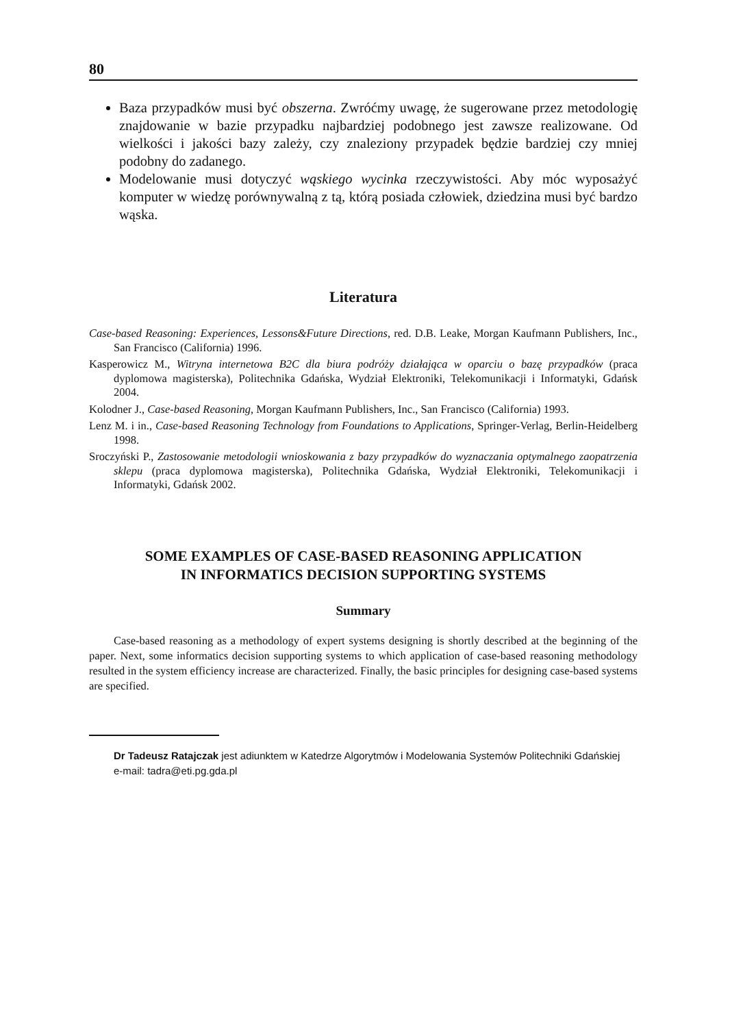80
Baza przypadków musi być obszerna. Zwróćmy uwagę, że sugerowane przez metodologię znajdowanie w bazie przypadku najbardziej podobnego jest zawsze realizowane. Od wielkości i jakości bazy zależy, czy znaleziony przypadek będzie bardziej czy mniej podobny do zadanego.
Modelowanie musi dotyczyć wąskiego wycinka rzeczywistości. Aby móc wyposażyć komputer w wiedzę porównywalną z tą, którą posiada człowiek, dziedzina musi być bardzo wąska.
Literatura
Case-based Reasoning: Experiences, Lessons&Future Directions, red. D.B. Leake, Morgan Kaufmann Publishers, Inc., San Francisco (California) 1996.
Kasperowicz M., Witryna internetowa B2C dla biura podróży działająca w oparciu o bazę przypadków (praca dyplomowa magisterska), Politechnika Gdańska, Wydział Elektroniki, Telekomunikacji i Informatyki, Gdańsk 2004.
Kolodner J., Case-based Reasoning, Morgan Kaufmann Publishers, Inc., San Francisco (California) 1993.
Lenz M. i in., Case-based Reasoning Technology from Foundations to Applications, Springer-Verlag, Berlin-Heidelberg 1998.
Sroczyński P., Zastosowanie metodologii wnioskowania z bazy przypadków do wyznaczania optymalnego zaopatrzenia sklepu (praca dyplomowa magisterska), Politechnika Gdańska, Wydział Elektroniki, Telekomunikacji i Informatyki, Gdańsk 2002.
SOME EXAMPLES OF CASE-BASED REASONING APPLICATION
IN INFORMATICS DECISION SUPPORTING SYSTEMS
Summary
Case-based reasoning as a methodology of expert systems designing is shortly described at the beginning of the paper. Next, some informatics decision supporting systems to which application of case-based reasoning methodology resulted in the system efficiency increase are characterized. Finally, the basic principles for designing case-based systems are specified.
Dr Tadeusz Ratajczak jest adiunktem w Katedrze Algorytmów i Modelowania Systemów Politechniki Gdańskiej
e-mail: tadra@eti.pg.gda.pl